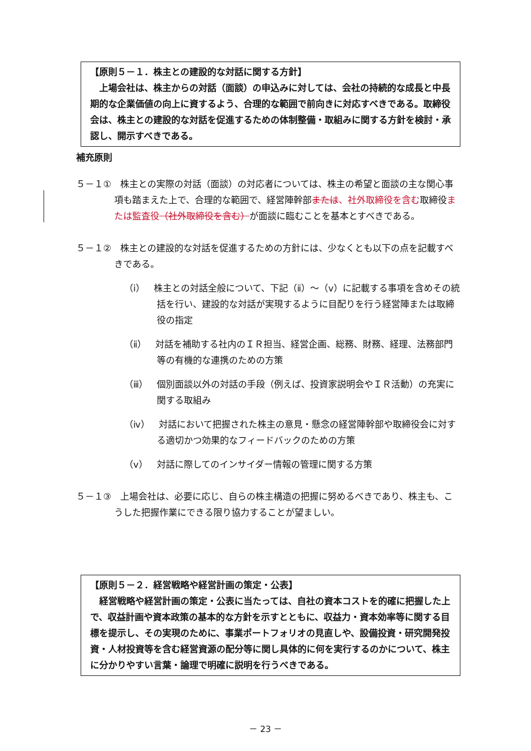【原則５－１．株主との建設的な対話に関する方針】
　上場会社は、株主からの対話（面談）の申込みに対しては、会社の持続的な成長と中長期的な企業価値の向上に資するよう、合理的な範囲で前向きに対応すべきである。取締役会は、株主との建設的な対話を促進するための体制整備・取組みに関する方針を検討・承認し、開示すべきである。
補充原則
５－１①　株主との実際の対話（面談）の対応者については、株主の希望と面談の主な関心事項も踏まえた上で、合理的な範囲で、経営陣幹部または、社外取締役を含む取締役または監査役（社外取締役を含む）が面談に臨むことを基本とすべきである。
５－１②　株主との建設的な対話を促進するための方針には、少なくとも以下の点を記載すべきである。
（ⅰ）　株主との対話全般について、下記（ⅱ）～（ⅴ）に記載する事項を含めその統括を行い、建設的な対話が実現するように目配りを行う経営陣または取締役の指定
（ⅱ）　対話を補助する社内のＩＲ担当、経営企画、総務、財務、経理、法務部門等の有機的な連携のための方策
（ⅲ）　個別面談以外の対話の手段（例えば、投資家説明会やＩＲ活動）の充実に関する取組み
（ⅳ）　対話において把握された株主の意見・懸念の経営陣幹部や取締役会に対する適切かつ効果的なフィードバックのための方策
（ⅴ）　対話に際してのインサイダー情報の管理に関する方策
５－１③　上場会社は、必要に応じ、自らの株主構造の把握に努めるべきであり、株主も、こうした把握作業にできる限り協力することが望ましい。
【原則５－２．経営戦略や経営計画の策定・公表】
　経営戦略や経営計画の策定・公表に当たっては、自社の資本コストを的確に把握した上で、収益計画や資本政策の基本的な方針を示すとともに、収益力・資本効率等に関する目標を提示し、その実現のために、事業ポートフォリオの見直しや、設備投資・研究開発投資・人材投資等を含む経営資源の配分等に関し具体的に何を実行するのかについて、株主に分かりやすい言葉・論理で明確に説明を行うべきである。
－ 23 －